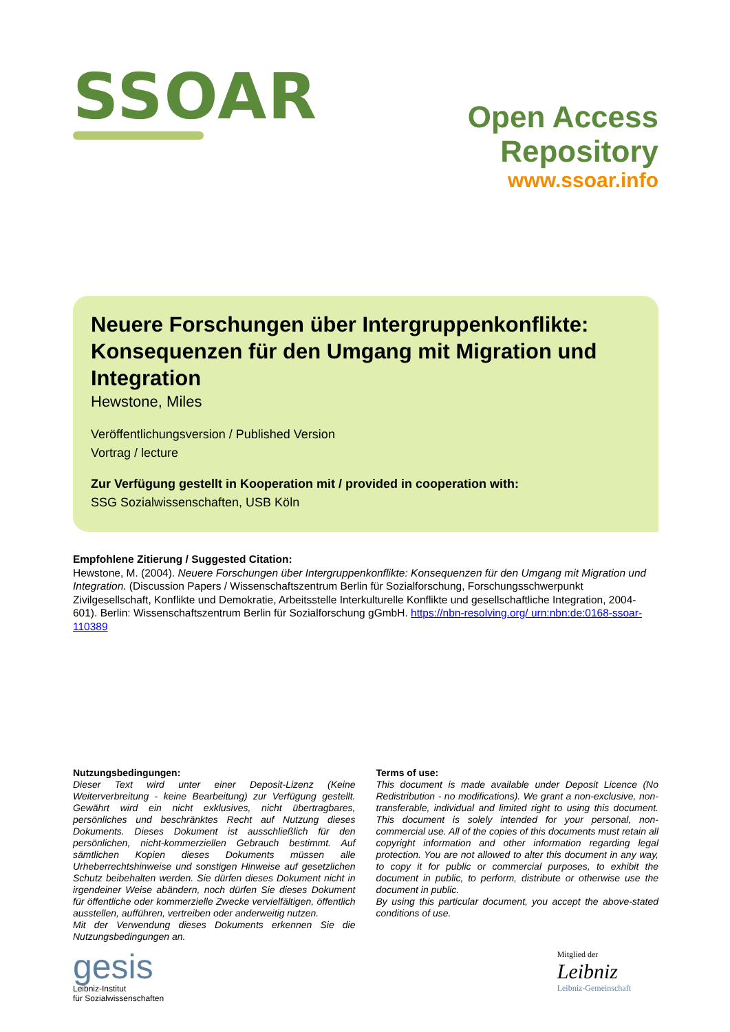SSOAR
Open Access Repository
www.ssoar.info
Neuere Forschungen über Intergruppenkonflikte: Konsequenzen für den Umgang mit Migration und Integration
Hewstone, Miles
Veröffentlichungsversion / Published Version
Vortrag / lecture
Zur Verfügung gestellt in Kooperation mit / provided in cooperation with:
SSG Sozialwissenschaften, USB Köln
Empfohlene Zitierung / Suggested Citation:
Hewstone, M. (2004). Neuere Forschungen über Intergruppenkonflikte: Konsequenzen für den Umgang mit Migration und Integration. (Discussion Papers / Wissenschaftszentrum Berlin für Sozialforschung, Forschungsschwerpunkt Zivilgesellschaft, Konflikte und Demokratie, Arbeitsstelle Interkulturelle Konflikte und gesellschaftliche Integration, 2004-601). Berlin: Wissenschaftszentrum Berlin für Sozialforschung gGmbH. https://nbn-resolving.org/ urn:nbn:de:0168-ssoar-110389
Nutzungsbedingungen:
Dieser Text wird unter einer Deposit-Lizenz (Keine Weiterverbreitung - keine Bearbeitung) zur Verfügung gestellt. Gewährt wird ein nicht exklusives, nicht übertragbares, persönliches und beschränktes Recht auf Nutzung dieses Dokuments. Dieses Dokument ist ausschließlich für den persönlichen, nicht-kommerziellen Gebrauch bestimmt. Auf sämtlichen Kopien dieses Dokuments müssen alle Urheberrechtshinweise und sonstigen Hinweise auf gesetzlichen Schutz beibehalten werden. Sie dürfen dieses Dokument nicht in irgendeiner Weise abändern, noch dürfen Sie dieses Dokument für öffentliche oder kommerzielle Zwecke vervielfältigen, öffentlich ausstellen, aufführen, vertreiben oder anderweitig nutzen.
Mit der Verwendung dieses Dokuments erkennen Sie die Nutzungsbedingungen an.
Terms of use:
This document is made available under Deposit Licence (No Redistribution - no modifications). We grant a non-exclusive, non-transferable, individual and limited right to using this document. This document is solely intended for your personal, non-commercial use. All of the copies of this documents must retain all copyright information and other information regarding legal protection. You are not allowed to alter this document in any way, to copy it for public or commercial purposes, to exhibit the document in public, to perform, distribute or otherwise use the document in public.
By using this particular document, you accept the above-stated conditions of use.
gesis
Leibniz-Institut
für Sozialwissenschaften
Mitglied der
Leibniz
Leibniz-Gemeinschaft